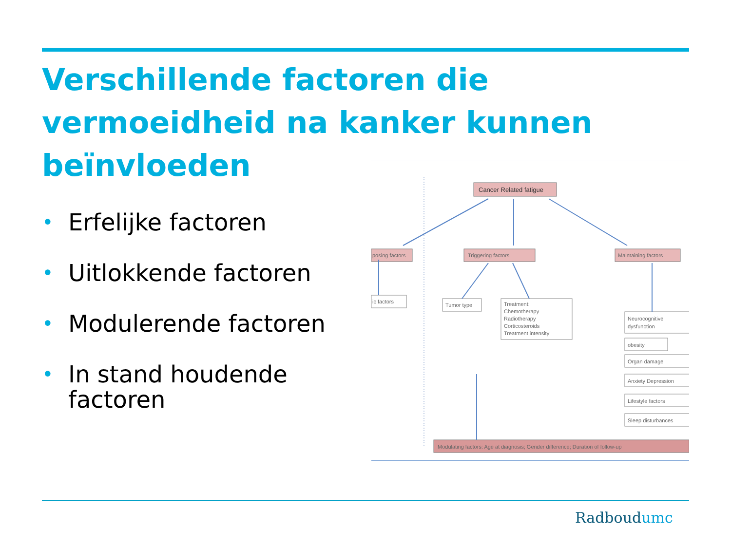Verschillende factoren die vermoeidheid na kanker kunnen beïnvloeden
• Erfelijke factoren
• Uitlokkende factoren
• Modulerende factoren
• In stand houdende factoren
Cancer Related fatigue
posing factors
Triggering factors
Maintaining factors
ic factors
Tumor type
Treatment:
Chemotherapy
Radiotherapy
Corticosteroids
Treatment intensity
Neurocognitive
dysfunction
obesity
Organ damage
Anxiety Depression
Lifestyle factors
Sleep disturbances
Modulating factors: Age at diagnosis; Gender difference; Duration of follow-up
Radboudumc